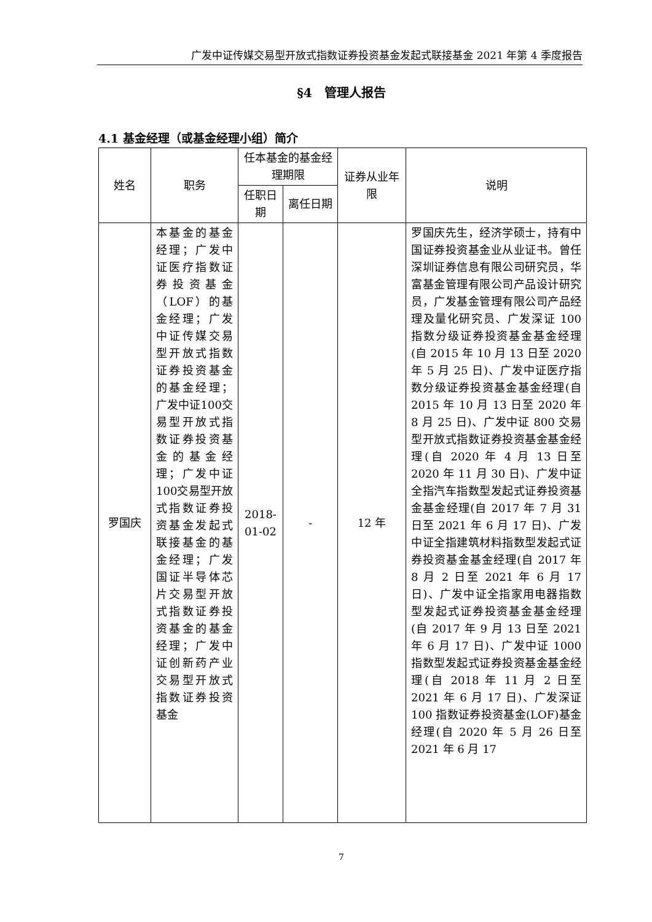广发中证传媒交易型开放式指数证券投资基金发起式联接基金 2021 年第 4 季度报告
§4　管理人报告
4.1 基金经理（或基金经理小组）简介
| 姓名 | 职务 | 任本基金的基金经理期限 | | 证券从业年限 | 说明 |
| --- | --- | --- | --- | --- | --- |
| | | 任职日期 | 离任日期 | | |
| 罗国庆 | 本基金的基金经理；广发中证医疗指数证券投资基金（LOF）的基金经理；广发中证传媒交易型开放式指数证券投资基金的基金经理；广发中证100交易型开放式指数证券投资基金的基金经理；广发中证100交易型开放式指数证券投资基金发起式联接基金的基金经理；广发国证半导体芯片交易型开放式指数证券投资基金的基金经理；广发中证创新药产业交易型开放式指数证券投资基金 | 2018-01-02 | - | 12 年 | 罗国庆先生，经济学硕士，持有中国证券投资基金业从业证书。曾任深圳证券信息有限公司研究员，华富基金管理有限公司产品设计研究员，广发基金管理有限公司产品经理及量化研究员、广发深证 100 指数分级证券投资基金基金经理(自 2015 年 10 月 13 日至 2020 年 5 月 25 日)、广发中证医疗指数分级证券投资基金基金经理(自 2015 年 10 月 13 日至 2020 年 8 月 25 日)、广发中证 800 交易型开放式指数证券投资基金基金经理(自 2020 年 4 月 13 日至 2020 年 11 月 30 日)、广发中证全指汽车指数型发起式证券投资基金基金经理(自 2017 年 7 月 31 日至 2021 年 6 月 17 日)、广发中证全指建筑材料指数型发起式证券投资基金基金经理(自 2017 年 8 月 2 日至 2021 年 6 月 17 日)、广发中证全指家用电器指数型发起式证券投资基金基金经理(自 2017 年 9 月 13 日至 2021 年 6 月 17 日)、广发中证 1000 指数型发起式证券投资基金基金经理(自 2018 年 11 月 2 日至 2021 年 6 月 17 日)、广发深证 100 指数证券投资基金(LOF)基金经理(自 2020 年 5 月 26 日至 2021 年 6 月 17 |
7